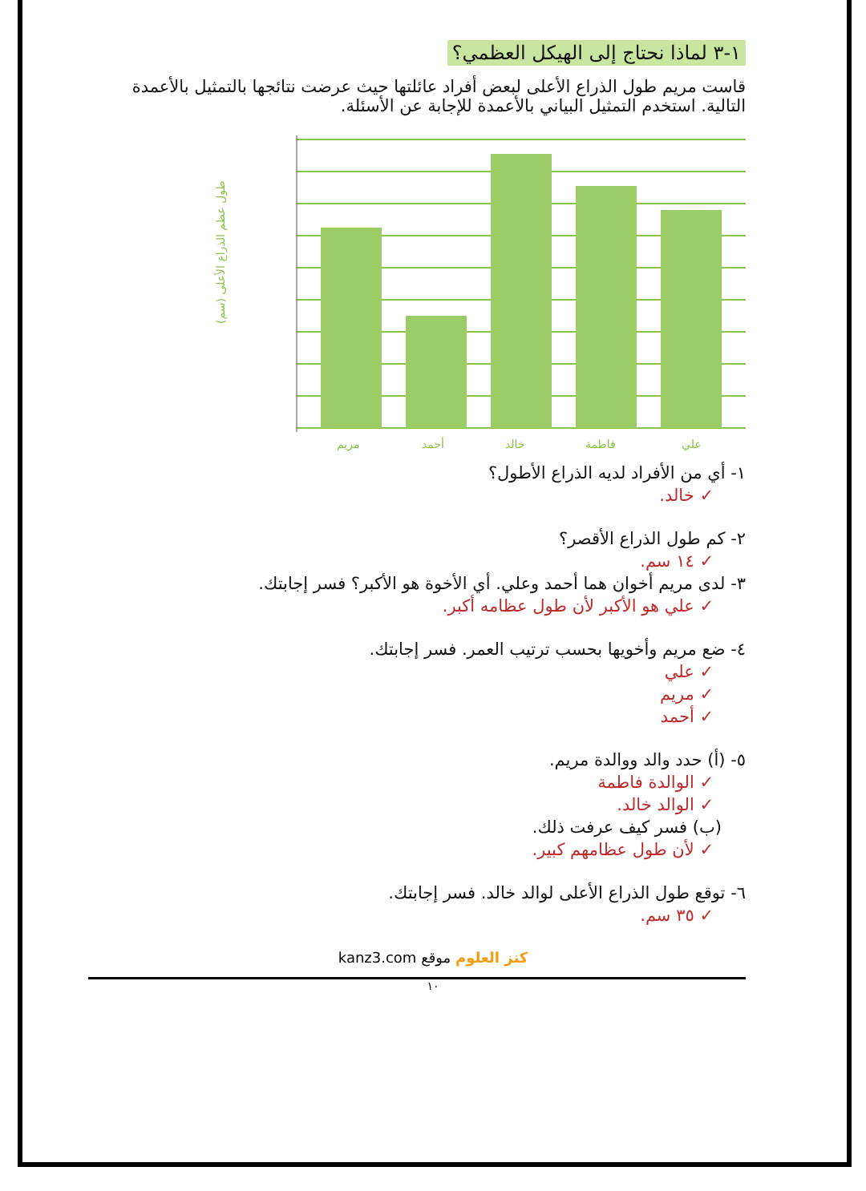١-٣ لماذا نحتاج إلى الهيكل العظمي؟
قاست مريم طول الذراع الأعلى لبعض أفراد عائلتها حيث عرضت نتائجها بالتمثيل بالأعمدة التالية. استخدم التمثيل البياني بالأعمدة للإجابة عن الأسئلة.
طول عظم الذراع الأعلى (سم)
مريم
أحمد
خالد
فاطمة
علي
١- أي من الأفراد لديه الذراع الأطول؟
✓ خالد.
٢- كم طول الذراع الأقصر؟
✓ ١٤ سم.
٣- لدى مريم أخوان هما أحمد وعلي. أي الأخوة هو الأكبر؟ فسر إجابتك.
✓ علي هو الأكبر لأن طول عظامه أكبر.
٤- ضع مريم وأخويها بحسب ترتيب العمر. فسر إجابتك.
✓ علي
✓ مريم
✓ أحمد
٥- (أ) حدد والد ووالدة مريم.
✓ الوالدة فاطمة
✓ الوالد خالد.
(ب) فسر كيف عرفت ذلك.
✓ لأن طول عظامهم كبير.
٦- توقع طول الذراع الأعلى لوالد خالد. فسر إجابتك.
✓ ٣٥ سم.
kanz3.com كنز العلوم موقع
١٠